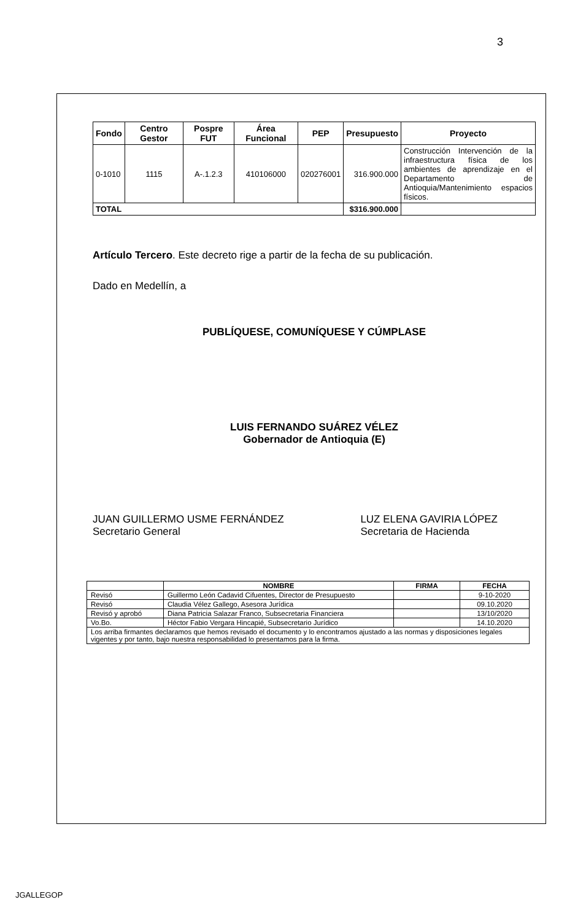3
| Fondo | Centro Gestor | Pospre FUT | Área Funcional | PEP | Presupuesto | Proyecto |
| --- | --- | --- | --- | --- | --- | --- |
| 0-1010 | 1115 | A-.1.2.3 | 410106000 | 020276001 | 316.900.000 | Construcción Intervención de la infraestructura física de los ambientes de aprendizaje en el Departamento de Antioquia/Mantenimiento espacios físicos. |
| TOTAL | | | | | $316.900.000 | |
Artículo Tercero. Este decreto rige a partir de la fecha de su publicación.
Dado en Medellín, a
PUBLÍQUESE, COMUNÍQUESE Y CÚMPLASE
LUIS FERNANDO SUÁREZ VÉLEZ
Gobernador de Antioquia (E)
JUAN GUILLERMO USME FERNÁNDEZ
Secretario General
LUZ ELENA GAVIRIA LÓPEZ
Secretaria de Hacienda
| | NOMBRE | FIRMA | FECHA |
| --- | --- | --- | --- |
| Revisó | Guillermo León Cadavid Cifuentes, Director de Presupuesto | | 9-10-2020 |
| Revisó | Claudia Vélez Gallego, Asesora Jurídica | | 09.10.2020 |
| Revisó y aprobó | Diana Patricia Salazar Franco, Subsecretaria Financiera | | 13/10/2020 |
| Vo.Bo. | Héctor Fabio Vergara Hincapié, Subsecretario Jurídico | | 14.10.2020 |
| Los arriba firmantes declaramos que hemos revisado el documento y lo encontramos ajustado a las normas y disposiciones legales vigentes y por tanto, bajo nuestra responsabilidad lo presentamos para la firma. | | | |
JGALLEGOP